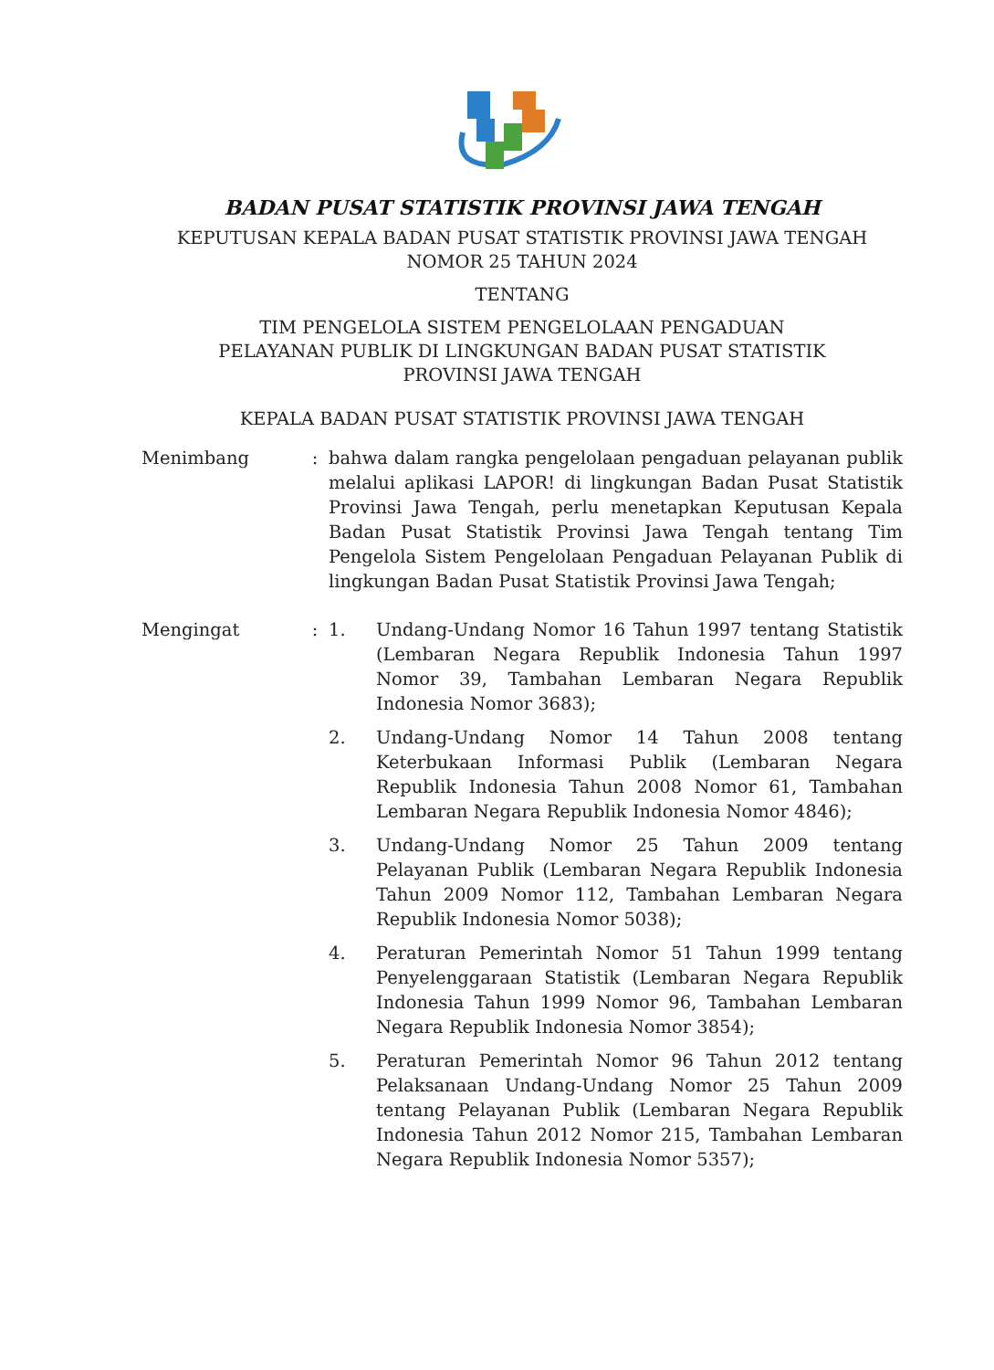BADAN PUSAT STATISTIK PROVINSI JAWA TENGAH
KEPUTUSAN KEPALA BADAN PUSAT STATISTIK PROVINSI JAWA TENGAH
NOMOR 25 TAHUN 2024
TENTANG
TIM PENGELOLA SISTEM PENGELOLAAN PENGADUAN
PELAYANAN PUBLIK DI LINGKUNGAN BADAN PUSAT STATISTIK
PROVINSI JAWA TENGAH
KEPALA BADAN PUSAT STATISTIK PROVINSI JAWA TENGAH
Menimbang : bahwa dalam rangka pengelolaan pengaduan pelayanan publik melalui aplikasi LAPOR! di lingkungan Badan Pusat Statistik Provinsi Jawa Tengah, perlu menetapkan Keputusan Kepala Badan Pusat Statistik Provinsi Jawa Tengah tentang Tim Pengelola Sistem Pengelolaan Pengaduan Pelayanan Publik di lingkungan Badan Pusat Statistik Provinsi Jawa Tengah;
Mengingat : 1. Undang-Undang Nomor 16 Tahun 1997 tentang Statistik (Lembaran Negara Republik Indonesia Tahun 1997 Nomor 39, Tambahan Lembaran Negara Republik Indonesia Nomor 3683);
2. Undang-Undang Nomor 14 Tahun 2008 tentang Keterbukaan Informasi Publik (Lembaran Negara Republik Indonesia Tahun 2008 Nomor 61, Tambahan Lembaran Negara Republik Indonesia Nomor 4846);
3. Undang-Undang Nomor 25 Tahun 2009 tentang Pelayanan Publik (Lembaran Negara Republik Indonesia Tahun 2009 Nomor 112, Tambahan Lembaran Negara Republik Indonesia Nomor 5038);
4. Peraturan Pemerintah Nomor 51 Tahun 1999 tentang Penyelenggaraan Statistik (Lembaran Negara Republik Indonesia Tahun 1999 Nomor 96, Tambahan Lembaran Negara Republik Indonesia Nomor 3854);
5. Peraturan Pemerintah Nomor 96 Tahun 2012 tentang Pelaksanaan Undang-Undang Nomor 25 Tahun 2009 tentang Pelayanan Publik (Lembaran Negara Republik Indonesia Tahun 2012 Nomor 215, Tambahan Lembaran Negara Republik Indonesia Nomor 5357);